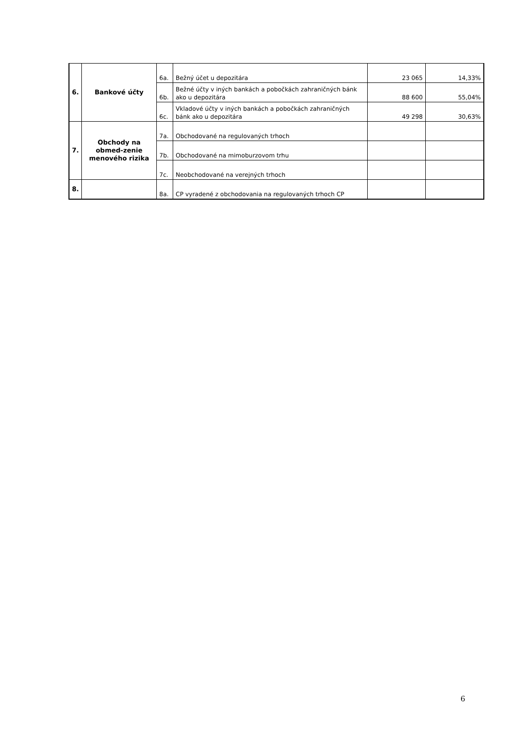| 6. | Bankové účty | 6a. | Bežný účet u depozitára | 23 065 | 14,33% |
| | | 6b. | Bežné účty v iných bankách a pobočkách zahraničných bánk ako u depozitára | 88 600 | 55,04% |
| | | 6c. | Vkladové účty v iných bankách a pobočkách zahraničných bánk ako u depozitára | 49 298 | 30,63% |
| 7. | Obchody na obmed-zenie menového rizika | 7a. | Obchodované na regulovaných trhoch | | |
| | | 7b. | Obchodované na mimoburzovom trhu | | |
| | | 7c. | Neobchodované na verejných trhoch | | |
| 8. | | 8a. | CP vyradené z obchodovania na regulovaných trhoch CP | | |
6